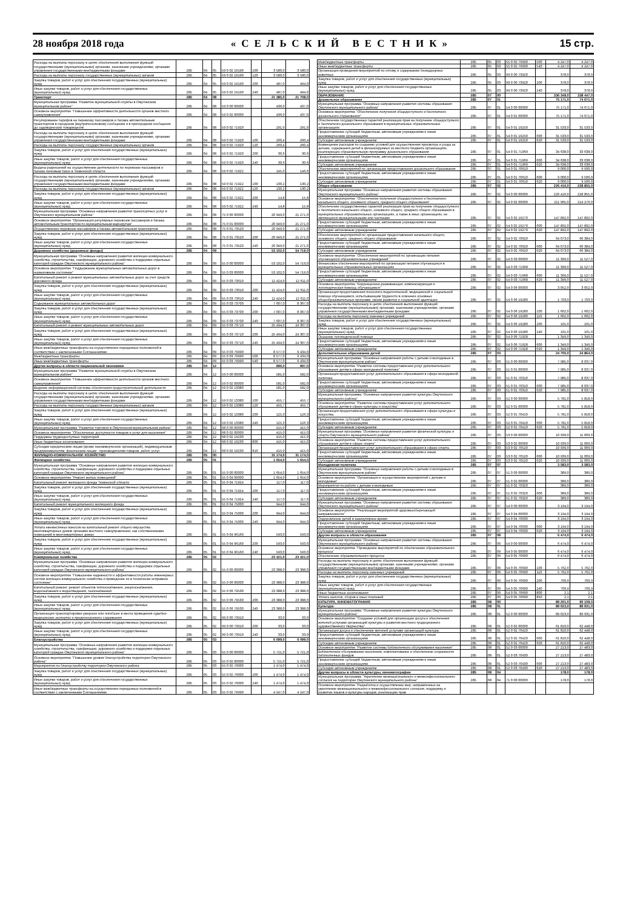28 ноября 2018 года «СЕЛЬСКИЙ ВЕСТНИК» 15 стр.
| Расходы на выплаты персоналу в целях обеспечения выполнения функций государственными (муниципальными) органами, казенными учреждениями, органами управления государственными внебюджетными фондами | 285 | 04 | 05 | 59 0 02 19190 | 100 | 3 580,0 | 3 580,0 |
| Расходы на выплаты персоналу государственных (муниципальных) органов | 285 | 04 | 05 | 59 0 02 19190 | 120 | 3 580,0 | 3 580,0 |
| Закупка товаров, работ и услуг для обеспечения государственных (муниципальных) нужд | 285 | 04 | 05 | 59 0 02 19190 | 200 | 487,0 | 494,0 |
| Иные закупки товаров, работ и услуг для обеспечения государственных (муниципальных) нужд | 285 | 04 | 05 | 59 0 02 19190 | 240 | 487,0 | 494,0 |
| Транспорт | 285 | 04 | 08 | | | 21 385,0 | 21 708,0 |
| Муниципальная программа "Развитие муниципальной службы в Омутинском муниципальном районе" | 285 | 04 | 08 | 59 0 00 00000 | | 436,0 | 437,0 |
| Основное мероприятие "Повышение эффективности деятельности органов местного самоуправления" | 285 | 04 | 08 | 59 0 02 00000 | | 436,0 | 437,0 |
| Регулирование тарифов на перевозку пассажиров и багажа автомобильным транспортом в городском (внутрипоселковом) сообщении и в пригородном сообщении до садоводческих товариществ | 285 | 04 | 08 | 59 0 02 71920 | | 291,0 | 291,0 |
| Расходы на выплаты персоналу в целях обеспечения выполнения функций государственными (муниципальными) органами, казенными учреждениями, органами управления государственными внебюджетными фондами | 285 | 04 | 08 | 59 0 02 71920 | 100 | 260,4 | 260,4 |
| Расходы на выплаты персоналу государственных (муниципальных) органов | 285 | 04 | 08 | 59 0 02 71920 | 120 | 260,4 | 260,4 |
| Закупка товаров, работ и услуг для обеспечения государственных (муниципальных) нужд | 285 | 04 | 08 | 59 0 02 71920 | 200 | 30,6 | 30,6 |
| Иные закупки товаров, работ и услуг для обеспечения государственных (муниципальных) нужд | 285 | 04 | 08 | 59 0 02 71920 | 240 | 30,6 | 30,6 |
| Выдача разрешений на осуществление деятельности по перевозке пассажиров и багажа легковым такси в Тюменской области | 285 | 04 | 08 | 59 0 02 71922 | | 145,0 | 146,0 |
| Расходы на выплаты персоналу в целях обеспечения выполнения функций государственными (муниципальными) органами, казенными учреждениями, органами управления государственными внебюджетными фондами | 285 | 04 | 08 | 59 0 02 71922 | 100 | 130,2 | 130,2 |
| Расходы на выплаты персоналу государственных (муниципальных) органов | 285 | 04 | 08 | 59 0 02 71922 | 120 | 130,2 | 130,2 |
| Закупка товаров, работ и услуг для обеспечения государственных (муниципальных) нужд | 285 | 04 | 08 | 59 0 02 71922 | 200 | 14,8 | 15,8 |
| Иные закупки товаров, работ и услуг для обеспечения государственных (муниципальных) нужд | 285 | 04 | 08 | 59 0 02 71922 | 240 | 14,8 | 15,8 |
| Муниципальная программа "Основные направления развития транспортных услуг в Омутинского муниципальном районе" | 285 | 04 | 08 | 75 0 00 00000 | | 20 949,0 | 21 271,0 |
| Основное мероприятие "Организация регулярных перевозок пассажиров и багажа автомобильным транспортом по муниципальным маршрутам" | 285 | 04 | 08 | 75 0 01 00000 | | 20 949,0 | 21 271,0 |
| Осуществление перевозок пассажиров и багажа автомобильным транспортом | 285 | 04 | 08 | 75 0 01 73520 | | 20 949,0 | 21 271,0 |
| Закупка товаров, работ и услуг для обеспечения государственных (муниципальных) нужд | 285 | 04 | 08 | 75 0 01 73520 | 200 | 20 949,0 | 21 271,0 |
| Иные закупки товаров, работ и услуг для обеспечения государственных (муниципальных) нужд | 285 | 04 | 08 | 75 0 01 73520 | 240 | 20 949,0 | 21 271,0 |
| Дорожное хозяйство (дорожные фонды) | 285 | 04 | 09 | | | 53 102,0 | 54 719,0 |
| Муниципальная программа "Основные направления развития жилищно-коммунального хозяйства, строительства, газификации, дорожного хозяйства и поддержки отдельных категорий граждан Омутинского муниципального района" | 285 | 04 | 09 | 55 0 00 00000 | | 53 102,0 | 54 719,0 |
| Основное мероприятие "Поддержание муниципальных автомобильных дорог в нормативном состоянии" | 285 | 04 | 09 | 55 0 03 00000 | | 53 102,0 | 54 719,0 |
| Капитальный ремонт и ремонт муниципальных автомобильных дорог за счет средств дорожного фонда | 285 | 04 | 09 | 55 0 03 73610 | | 11 424,0 | 12 611,0 |
| Закупка товаров, работ и услуг для обеспечения государственных (муниципальных) нужд | 285 | 04 | 09 | 55 0 03 73610 | 200 | 11 424,0 | 12 611,0 |
| Иные закупки товаров, работ и услуг для обеспечения государственных (муниципальных) нужд | 285 | 04 | 09 | 55 0 03 73610 | 240 | 11 424,0 | 12 611,0 |
| Содержание муниципальных автомобильных дорог | 285 | 04 | 09 | 55 0 03 73700 | | 7 607,0 | 8 367,0 |
| Закупка товаров, работ и услуг для обеспечения государственных (муниципальных) нужд | 285 | 04 | 09 | 55 0 03 73700 | 200 | 7 607,0 | 8 367,0 |
| Иные закупки товаров, работ и услуг для обеспечения государственных (муниципальных) нужд | 285 | 04 | 09 | 55 0 03 73700 | 240 | 7 607,0 | 8 367,0 |
| Капитальный ремонт и ремонт муниципальных автомобильных дорог | 285 | 04 | 09 | 55 0 03 73710 | | 25 494,0 | 24 307,0 |
| Закупка товаров, работ и услуг для обеспечения государственных (муниципальных) нужд | 285 | 04 | 09 | 55 0 03 73710 | 200 | 25 494,0 | 24 307,0 |
| Иные закупки товаров, работ и услуг для обеспечения государственных (муниципальных) нужд | 285 | 04 | 09 | 55 0 03 73710 | 240 | 25 494,0 | 24 307,0 |
| Иные межбюджетные трансферты на осуществление переданных полномочий в соответствии с заключенными Соглашениями | 285 | 04 | 09 | 55 0 03 79990 | | 8 577,0 | 9 434,0 |
| Межбюджетные трансферты | 285 | 04 | 09 | 55 0 03 79990 | 500 | 8 577,0 | 9 434,0 |
| Иные межбюджетные трансферты | 285 | 04 | 09 | 55 0 03 79990 | 540 | 8 577,0 | 9 434,0 |
| Другие вопросы в области национальной экономики | 285 | 04 | 12 | | | 996,0 | 997,0 |
| Муниципальная программа "Развитие муниципальной службы в Омутинском муниципальном районе" | 285 | 04 | 12 | 59 0 00 00000 | | 581,0 | 582,0 |
| Основное мероприятие "Повышение эффективности деятельности органов местного самоуправления" | 285 | 04 | 12 | 59 0 02 00000 | | 581,0 | 582,0 |
| Ведение информационной системы обеспечения градостроительной деятельности | 285 | 04 | 12 | 59 0 02 13380 | | 581,0 | 582,0 |
| Расходы на выплаты персоналу в целях обеспечения выполнения функций государственными (муниципальными) органами, казенными учреждениями, органами управления государственными внебюджетными фондами | 285 | 04 | 12 | 59 0 02 13380 | 100 | 455,7 | 455,7 |
| Расходы на выплаты персоналу государственных (муниципальных) органов | 285 | 04 | 12 | 59 0 02 13380 | 120 | 455,7 | 455,7 |
| Закупка товаров, работ и услуг для обеспечения государственных (муниципальных) нужд | 285 | 04 | 12 | 59 0 02 13380 | 200 | 125,3 | 126,3 |
| Иные закупки товаров, работ и услуг для обеспечения государственных (муниципальных) нужд | 285 | 04 | 12 | 59 0 02 13380 | 240 | 125,3 | 126,3 |
| Муниципальная программа "Развитие торговли в Омутинском муниципальном районе" | 285 | 04 | 12 | 68 0 00 00000 | | 415,0 | 415,0 |
| Основное мероприятие "Обеспечение доступности товаров и услуг для населения" | 285 | 04 | 12 | 68 0 02 00000 | | 415,0 | 415,0 |
| Поддержка труднодоступных территорий | 285 | 04 | 12 | 68 0 02 19230 | | 415,0 | 415,0 |
| Иные бюджетные ассигнования | 285 | 04 | 12 | 68 0 02 19230 | 800 | 415,0 | 415,0 |
| Субсидии юридическим лицам (кроме некоммерческих организаций), индивидуальным предпринимателям, физическим лицам - производителям товаров, работ, услуг | 285 | 04 | 12 | 68 0 02 19230 | 810 | 415,0 | 415,0 |
| ЖИЛИЩНО-КОММУНАЛЬНОЕ ХОЗЯЙСТВО | 285 | 05 | 00 | | | 31 174,0 | 31 174,0 |
| Жилищное хозяйство | 285 | 05 | 01 | | | 1 654,0 | 1 654,0 |
| Муниципальная программа "Основные направления развития жилищно-коммунального хозяйства, строительства, газификации, дорожного хозяйства и поддержки отдельных категорий граждан Омутинского муниципального района" | 285 | 05 | 01 | 55 0 00 00000 | | 1 654,0 | 1 654,0 |
| Основное мероприятие "Ремонт жилых помещений" | 285 | 05 | 01 | 55 0 04 00000 | | 1 654,0 | 1 654,0 |
| Капитальный ремонт жилищного фонда Тюменской области | 285 | 05 | 01 | 55 0 04 71924 | | 117,0 | 117,0 |
| Закупка товаров, работ и услуг для обеспечения государственных (муниципальных) нужд | 285 | 05 | 01 | 55 0 04 71924 | 200 | 117,0 | 117,0 |
| Иные закупки товаров, работ и услуг для обеспечения государственных (муниципальных) нужд | 285 | 05 | 01 | 55 0 04 71924 | 240 | 117,0 | 117,0 |
| Капитальный ремонт муниципального жилищного фонда | 285 | 05 | 01 | 55 0 04 75000 | | 944,0 | 944,0 |
| Закупка товаров, работ и услуг для обеспечения государственных (муниципальных) нужд | 285 | 05 | 01 | 55 0 04 75000 | 200 | 944,0 | 944,0 |
| Иные закупки товаров, работ и услуг для обеспечения государственных (муниципальных) нужд | 285 | 05 | 01 | 55 0 04 75000 | 240 | 944,0 | 944,0 |
| Уплата ежемесячных взносов на капитальный ремонт общего имущества многоквартирных домов органами местного самоуправления, как собственниками помещений в многоквартирных домах | 285 | 05 | 01 | 55 0 04 96160 | | 593,0 | 593,0 |
| Закупка товаров, работ и услуг для обеспечения государственных (муниципальных) нужд | 285 | 05 | 01 | 55 0 04 96160 | 200 | 593,0 | 593,0 |
| Иные закупки товаров, работ и услуг для обеспечения государственных (муниципальных) нужд | 285 | 05 | 01 | 55 0 04 96160 | 240 | 593,0 | 593,0 |
| Коммунальное хозяйство | 285 | 05 | 02 | | | 23 421,0 | 23 421,0 |
| Муниципальная программа "Основные направления развития жилищно-коммунального хозяйства, строительства, газификации, дорожного хозяйства и поддержки отдельных категорий граждан Омутинского муниципального района" | 285 | 05 | 02 | 55 0 00 00000 | | 23 388,0 | 23 388,0 |
| Основное мероприятие "Повышение надежности и эффективности работы инженерных систем жилищно-коммунального хозяйства и приведение их в технически исправное состояние" | 285 | 05 | 02 | 55 0 06 00000 | | 23 388,0 | 23 388,0 |
| Капитальный ремонт, ремонт объектов теплоснабжения, энергоснабжения, водоснабжения и водоотведения, газоснабжения | 285 | 05 | 02 | 55 0 06 79530 | | 23 388,0 | 23 388,0 |
| Закупка товаров, работ и услуг для обеспечения государственных (муниципальных) нужд | 285 | 05 | 02 | 55 0 06 79530 | 200 | 23 388,0 | 23 388,0 |
| Иные закупки товаров, работ и услуг для обеспечения государственных (муниципальных) нужд | 285 | 05 | 02 | 55 0 06 79530 | 240 | 23 388,0 | 23 388,0 |
| Организация транспортировки умерших или погибших в места проведения судебно-медицинских экспертиз и предпохоронного содержания | 285 | 05 | 02 | 99 0 00 73910 | | 33,0 | 33,0 |
| Закупка товаров, работ и услуг для обеспечения государственных (муниципальных) нужд | 285 | 05 | 02 | 99 0 00 73910 | 200 | 33,0 | 33,0 |
| Иные закупки товаров, работ и услуг для обеспечения государственных (муниципальных) нужд | 285 | 05 | 02 | 99 0 00 73910 | 240 | 33,0 | 33,0 |
| Благоустройство | 285 | 05 | 03 | | | 6 099,0 | 6 099,0 |
| Муниципальная программа "Основные направления развития жилищно-коммунального хозяйства, строительства, газификации, дорожного хозяйства и поддержки отдельных категорий граждан Омутинского муниципального района" | 285 | 05 | 03 | 55 0 00 00000 | | 5 721,0 | 5 721,0 |
| Основное мероприятие "Повышение уровня благоустройства территории Омутинского района" | 285 | 05 | 03 | 55 0 02 00000 | | 5 721,0 | 5 721,0 |
| Мероприятия по благоустройству территории Омутинского района | 285 | 05 | 03 | 55 0 02 76000 | | 1 474,0 | 1 474,0 |
| Закупка товаров, работ и услуг для обеспечения государственных (муниципальных) нужд | 285 | 05 | 03 | 55 0 02 76000 | 200 | 1 474,0 | 1 474,0 |
| Иные закупки товаров, работ и услуг для обеспечения государственных (муниципальных) нужд | 285 | 05 | 03 | 55 0 02 76000 | 240 | 1 474,0 | 1 474,0 |
| Иные межбюджетные трансферты на осуществление переданных полномочий в соответствии с заключенными Соглашениями | 285 | 05 | 03 | 55 0 02 79990 | | 4 247,0 | 4 247,0 |
| Межбюджетные трансферты | 285 | 05 | 03 | 55 0 02 79990 | 500 | 4 247,0 | 4 247,0 |
| Иные межбюджетные трансферты | 285 | 05 | 03 | 55 0 02 79990 | 540 | 4 247,0 | 4 247,0 |
| Организация проведения мероприятий по отлову и содержанию безнадзорных животных | 285 | 05 | 03 | 99 0 00 73920 | | 378,0 | 378,0 |
| Закупка товаров, работ и услуг для обеспечения государственных (муниципальных) нужд | 285 | 05 | 03 | 99 0 00 73920 | 200 | 378,0 | 378,0 |
| Иные закупки товаров, работ и услуг для обеспечения государственных (муниципальных) нужд | 285 | 05 | 03 | 99 0 00 73920 | 240 | 378,0 | 378,0 |
| ОБРАЗОВАНИЕ | 285 | 07 | 00 | | | 336 349,0 | 338 447,0 |
| Дошкольное образование | 285 | 07 | 01 | | | 75 171,0 | 74 671,0 |
| Муниципальная программа "Основные направления развития системы образования Омутинского муниципального района" | 285 | 07 | 01 | 54 0 00 00000 | | 75 171,0 | 74 671,0 |
| Основное мероприятие "Обеспечение получения общедоступного и бесплатного дошкольного образования" | 285 | 07 | 01 | 54 0 01 00000 | | 75 171,0 | 74 671,0 |
| Обеспечение государственных гарантий реализации прав на получение общедоступного и бесплатного дошкольного образования в муниципальных образовательных организациях | 285 | 07 | 01 | 54 0 01 19250 | | 31 533,0 | 31 533,0 |
| Предоставление субсидий бюджетным, автономным учреждениям и иным некоммерческим организациям | 285 | 07 | 01 | 54 0 01 19250 | 600 | 31 533,0 | 31 533,0 |
| Субсидии автономным учреждениям | 285 | 07 | 01 | 54 0 01 19250 | 620 | 31 533,0 | 31 533,0 |
| Возмещение расходов по созданию условий для осуществления присмотра и ухода за детьми, содержания детей в финансируемых из местного бюджета организациях, реализующих образовательную программу дошкольного образования | 285 | 07 | 01 | 54 0 01 71969 | | 34 638,0 | 33 638,0 |
| Предоставление субсидий бюджетным, автономным учреждениям и иным некоммерческим организациям | 285 | 07 | 01 | 54 0 01 71969 | 600 | 34 638,0 | 33 638,0 |
| Субсидии автономным учреждениям | 285 | 07 | 01 | 54 0 01 71969 | 620 | 34 638,0 | 33 638,0 |
| Обеспечение мероприятий по организации предоставления дошкольного образования | 285 | 07 | 01 | 54 0 01 70610 | | 9 000,0 | 9 500,0 |
| Предоставление субсидий бюджетным, автономным учреждениям и иным некоммерческим организациям | 285 | 07 | 01 | 54 0 01 70610 | 600 | 9 000,0 | 9 500,0 |
| Субсидии автономным учреждениям | 285 | 07 | 01 | 54 0 01 70610 | 620 | 9 000,0 | 9 500,0 |
| Общее образование | 285 | 07 | 02 | | | 226 416,0 | 228 855,0 |
| Муниципальная программа "Основные направления развития системы образования Омутинского муниципального района" | 285 | 07 | 02 | 54 0 00 00000 | | 226 416,0 | 228 855,0 |
| Основное мероприятие "Обеспечение получения общедоступного и бесплатного начального общего, основного общего, среднего общего образования" | 285 | 07 | 02 | 54 0 02 00000 | | 211 965,0 | 214 276,0 |
| Обеспечение государственных гарантий реализации прав на получение общедоступного и бесплатного начального общего, основного общего, среднего общего образования в муниципальных образовательных организациях, а также в иных организациях, не являющихся муниципальными или частными | 285 | 07 | 02 | 54 0 02 19270 | | 147 892,0 | 147 892,0 |
| Предоставление субсидий бюджетным, автономным учреждениям и иным некоммерческим организациям | 285 | 07 | 02 | 54 0 02 19270 | 600 | 147 892,0 | 147 892,0 |
| Субсидии автономным учреждениям | 285 | 07 | 02 | 54 0 02 19270 | 620 | 147 892,0 | 147 892,0 |
| Обеспечение мероприятий по организации предоставления начального общего, основного общего, среднего общего образования | 285 | 07 | 02 | 54 0 02 70620 | | 64 073,0 | 66 384,0 |
| Предоставление субсидий бюджетным, автономным учреждениям и иным некоммерческим организациям | 285 | 07 | 02 | 54 0 02 70620 | 600 | 64 073,0 | 66 384,0 |
| Субсидии автономным учреждениям | 285 | 07 | 02 | 54 0 02 70620 | 620 | 64 073,0 | 66 384,0 |
| Основное мероприятие "Обеспечение мероприятий по организации питания обучающихся образовательных учреждений" | 285 | 07 | 02 | 54 0 03 00000 | | 11 399,0 | 11 527,0 |
| Финансовое обеспечение мероприятий по организации питания обучающихся в муниципальных образовательных организациях | 285 | 07 | 02 | 54 0 03 71968 | | 11 399,0 | 11 527,0 |
| Предоставление субсидий бюджетным, автономным учреждениям и иным некоммерческим организациям | 285 | 07 | 02 | 54 0 03 71968 | 600 | 11 399,0 | 11 527,0 |
| Субсидии автономным учреждениям | 285 | 07 | 02 | 54 0 03 71968 | 620 | 11 399,0 | 11 527,0 |
| Основное мероприятие "Коррекционно-развивающая, компенсирующая и логопедическая помощь обучающимся" | 285 | 07 | 02 | 54 0 06 00000 | | 3 052,0 | 3 052,0 |
| Организация предоставления психолого-педагогической, медицинской и социальной помощи обучающимся, испытывающим трудности в освоении основных общеобразовательных программ, своем развитии и социальной адаптации | 285 | 07 | 02 | 54 0 06 19280 | | 1 703,0 | 1 703,0 |
| Расходы на выплаты персоналу в целях обеспечения выполнения функций государственными (муниципальными) органами, казенными учреждениями, органами управления государственными внебюджетными фондами | 285 | 07 | 02 | 54 0 06 19280 | 100 | 1 602,0 | 1 602,0 |
| Расходы на выплаты персоналу казенных учреждений | 285 | 07 | 02 | 54 0 06 19280 | 110 | 1 602,0 | 1 602,0 |
| Закупка товаров, работ и услуг для обеспечения государственных (муниципальных) нужд | 285 | 07 | 02 | 54 0 06 19280 | 200 | 101,0 | 101,0 |
| Иные закупки товаров, работ и услуг для обеспечения государственных (муниципальных) нужд | 285 | 07 | 02 | 54 0 06 19280 | 240 | 101,0 | 101,0 |
| Оказание логопедической помощи | 285 | 07 | 02 | 54 0 06 71928 | | 1 349,0 | 1 349,0 |
| Предоставление субсидий бюджетным, автономным учреждениям и иным некоммерческим организациям | 285 | 07 | 02 | 54 0 06 71928 | 600 | 1 349,0 | 1 349,0 |
| Субсидии автономным учреждениям | 285 | 07 | 02 | 54 0 06 71928 | 620 | 1 349,0 | 1 349,0 |
| Дополнительное образование детей | 285 | 07 | 03 | | | 24 705,0 | 24 864,0 |
| Муниципальная программа "Основные направления работы с детьми и молодежью в Омутинском муниципальном районе" | 285 | 07 | 03 | 51 0 00 00000 | | 7 985,0 | 8 037,0 |
| Основное мероприятие "Развитие системы предоставления услуг дополнительного образования детям в сфере молодежной политики" | 285 | 07 | 03 | 51 0 01 00000 | | 7 985,0 | 8 037,0 |
| Организация предоставления услуг дополнительного образования в сфере молодежной политики | 285 | 07 | 03 | 51 0 01 70310 | | 7 985,0 | 8 037,0 |
| Предоставление субсидий бюджетным, автономным учреждениям и иным некоммерческим организациям | 285 | 07 | 03 | 51 0 01 70310 | 600 | 7 985,0 | 8 037,0 |
| Субсидии автономным учреждениям | 285 | 07 | 03 | 51 0 01 70310 | 620 | 7 985,0 | 8 037,0 |
| Муниципальная программа "Основные направления развития культуры Омутинского муниципального района" | 285 | 07 | 03 | 52 0 00 00000 | | 5 781,0 | 5 818,0 |
| Основное мероприятие "Развитие системы предоставления услуг дополнительного образования детям в сфере культуры и искусства" | 285 | 07 | 03 | 52 0 01 00000 | | 5 781,0 | 5 818,0 |
| Организация предоставления услуг дополнительного образования в сфере культуры и искусства | 285 | 07 | 03 | 52 0 01 70410 | | 5 781,0 | 5 818,0 |
| Предоставление субсидий бюджетным, автономным учреждениям и иным некоммерческим организациям | 285 | 07 | 03 | 52 0 01 70410 | 600 | 5 781,0 | 5 818,0 |
| Субсидии автономным учреждениям | 285 | 07 | 03 | 52 0 01 70410 | 620 | 5 781,0 | 5 818,0 |
| Муниципальная программа "Основные направления развития физической культуры и спорта Омутинского муниципального района" | 285 | 07 | 03 | 53 0 00 00000 | | 10 939,0 | 11 009,0 |
| Основное мероприятие "Развитие системы предоставления услуг дополнительного образования детям в сфере спорта" | 285 | 07 | 03 | 53 0 02 00000 | | 10 939,0 | 11 009,0 |
| Организация предоставления услуг дополнительного образования в сфере спорта | 285 | 07 | 03 | 53 0 02 70520 | | 10 939,0 | 11 009,0 |
| Предоставление субсидий бюджетным, автономным учреждениям и иным некоммерческим организациям | 285 | 07 | 03 | 53 0 02 70520 | 600 | 10 939,0 | 11 009,0 |
| Субсидии автономным учреждениям | 285 | 07 | 03 | 53 0 02 70520 | 620 | 10 939,0 | 11 009,0 |
| Молодежная политика | 285 | 07 | 07 | | | 3 583,0 | 3 583,0 |
| Муниципальная программа "Основные направления работы с детьми и молодежью в Омутинском муниципальном районе" | 285 | 07 | 07 | 51 0 00 00000 | | 389,0 | 389,0 |
| Основное мероприятие "Организация и осуществление мероприятий с детьми и молодежью" | 285 | 07 | 07 | 51 0 02 00000 | | 389,0 | 389,0 |
| Мероприятия по работе с детьми и молодежью | 285 | 07 | 07 | 51 0 02 70320 | | 389,0 | 389,0 |
| Предоставление субсидий бюджетным, автономным учреждениям и иным некоммерческим организациям | 285 | 07 | 07 | 51 0 02 70320 | 600 | 389,0 | 389,0 |
| Субсидии автономным учреждениям | 285 | 07 | 07 | 51 0 02 70320 | 620 | 389,0 | 389,0 |
| Муниципальная программа "Основные направления развития системы образования Омутинского муниципального района" | 285 | 07 | 07 | 54 0 00 00000 | | 3 194,0 | 3 194,0 |
| Основное мероприятие "Реализация мероприятий здоровьесберегающей направленности" | 285 | 07 | 07 | 54 0 04 00000 | | 3 194,0 | 3 194,0 |
| Оздоровление детей в каникулярное время | 285 | 07 | 07 | 54 0 04 70630 | | 3 194,0 | 3 194,0 |
| Предоставление субсидий бюджетным, автономным учреждениям и иным некоммерческим организациям | 285 | 07 | 07 | 54 0 04 70630 | 600 | 3 194,0 | 3 194,0 |
| Субсидии автономным учреждениям | 285 | 07 | 07 | 54 0 04 70630 | 620 | 3 194,0 | 3 194,0 |
| Другие вопросы в области образования | 285 | 07 | 09 | | | 6 474,0 | 6 474,0 |
| Муниципальная программа "Основные направления развития системы образования Омутинского муниципального района" | 285 | 07 | 09 | 54 0 00 00000 | | 6 474,0 | 6 474,0 |
| Основное мероприятие "Проведение мероприятий по обеспечению образовательного процесса" | 285 | 07 | 09 | 54 0 05 00000 | | 6 474,0 | 6 474,0 |
| Обеспечение образовательного процесса | 285 | 07 | 09 | 54 0 05 70690 | | 6 474,0 | 6 474,0 |
| Расходы на выплаты персоналу в целях обеспечения выполнения функций государственными (муниципальными) органами, казенными учреждениями, органами управления государственными внебюджетными фондами | 285 | 07 | 09 | 54 0 05 70690 | 100 | 5 762,0 | 5 762,0 |
| Расходы на выплаты персоналу казенных учреждений | 285 | 07 | 09 | 54 0 05 70690 | 110 | 5 762,0 | 5 762,0 |
| Закупка товаров, работ и услуг для обеспечения государственных (муниципальных) нужд | 285 | 07 | 09 | 54 0 05 70690 | 200 | 709,9 | 709,9 |
| Иные закупки товаров, работ и услуг для обеспечения государственных (муниципальных) нужд | 285 | 07 | 09 | 54 0 05 70690 | 240 | 709,9 | 709,9 |
| Иные бюджетные ассигнования | 285 | 07 | 09 | 54 0 05 70690 | 800 | 2,1 | 2,1 |
| Уплата налогов, сборов и иных платежей | 285 | 07 | 09 | 54 0 05 70690 | 850 | 2,1 | 2,1 |
| КУЛЬТУРА, КИНЕМАТОГРАФИЯ | 285 | 08 | 00 | | | 89 201,0 | 90 109,0 |
| Культура | 285 | 08 | 01 | | | 89 023,0 | 89 931,0 |
| Муниципальная программа "Основные направления развития культуры Омутинского муниципального района" | 285 | 08 | 01 | 52 0 00 00000 | | 89 023,0 | 89 931,0 |
| Основное мероприятие "Создание условий для организации досуга и обеспечения жителей услугами организаций культуры и развития местного традиционного художественного творчества" | 285 | 08 | 01 | 52 0 02 00000 | | 61 810,0 | 62 448,0 |
| Организация досуга и обеспечение жителей услугами организаций культуры | 285 | 08 | 01 | 52 0 02 70420 | | 61 810,0 | 62 448,0 |
| Предоставление субсидий бюджетным, автономным учреждениям и иным некоммерческим организациям | 285 | 08 | 01 | 52 0 02 70420 | 600 | 61 810,0 | 62 448,0 |
| Субсидии автономным учреждениям | 285 | 08 | 01 | 52 0 02 70420 | 620 | 61 810,0 | 62 448,0 |
| Основное мероприятие "Развитие системы библиотечного обслуживания населения" | 285 | 08 | 01 | 52 0 03 00000 | | 27 213,0 | 27 483,0 |
| Библиотечное обслуживание населения, комплектование и обеспечение сохранности библиотечных фондов | 285 | 08 | 01 | 52 0 03 70430 | | 27 213,0 | 27 483,0 |
| Предоставление субсидий бюджетным, автономным учреждениям и иным некоммерческим организациям | 285 | 08 | 01 | 52 0 03 70430 | 600 | 27 213,0 | 27 483,0 |
| Субсидии автономным учреждениям | 285 | 08 | 01 | 52 0 03 70430 | 620 | 27 213,0 | 27 483,0 |
| Другие вопросы в области культуры, кинематографии | 285 | 08 | 04 | | | 178,0 | 178,0 |
| Муниципальная программа "Укрепление межнационального и межконфессионального согласия на территории Омутинского муниципального района" | 285 | 08 | 04 | 71 0 00 00000 | | 178,0 | 178,0 |
| Основное мероприятие "Разработка и осуществление мер, направленных на укрепление межнационального и межконфессионального согласия, поддержку и развитие языков и культуры народов, реализацию прав | | | | | | | |